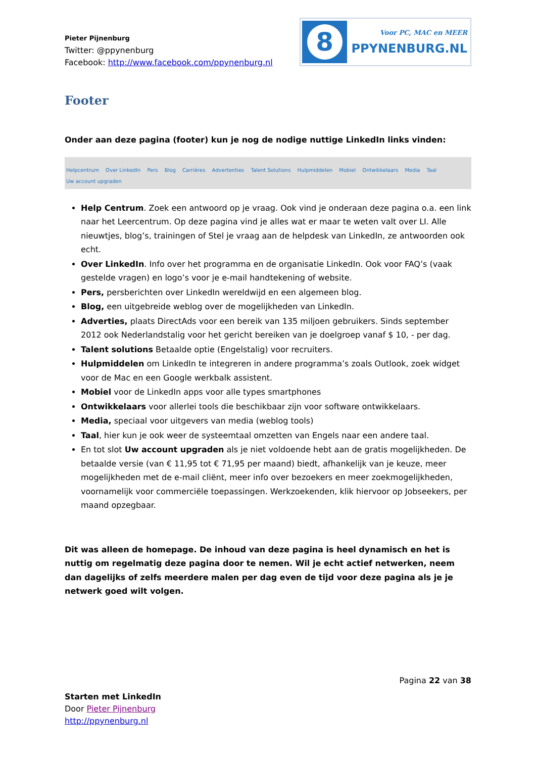Pieter Pijnenburg
Twitter: @ppynenburg
Facebook: http://www.facebook.com/ppynenburg.nl
8
Voor PC, MAC en MEER
PPYNENBURG.NL
Footer
Onder aan deze pagina (footer) kun je nog de nodige nuttige LinkedIn links vinden:
Helpcentrum Over LinkedIn Pers Blog Carrières Advertenties Talent Solutions Hulpmiddelen Mobiel Ontwikkelaars Media Taal
Uw account upgraden
Help Centrum. Zoek een antwoord op je vraag. Ook vind je onderaan deze pagina o.a. een link naar het Leercentrum. Op deze pagina vind je alles wat er maar te weten valt over LI. Alle nieuwtjes, blog’s, trainingen of Stel je vraag aan de helpdesk van LinkedIn, ze antwoorden ook echt.
Over LinkedIn. Info over het programma en de organisatie LinkedIn. Ook voor FAQ’s (vaak gestelde vragen) en logo’s voor je e-mail handtekening of website.
Pers, persberichten over LinkedIn wereldwijd en een algemeen blog.
Blog, een uitgebreide weblog over de mogelijkheden van LinkedIn.
Adverties, plaats DirectAds voor een bereik van 135 miljoen gebruikers. Sinds september 2012 ook Nederlandstalig voor het gericht bereiken van je doelgroep vanaf $ 10, - per dag.
Talent solutions Betaalde optie (Engelstalig) voor recruiters.
Hulpmiddelen om LinkedIn te integreren in andere programma’s zoals Outlook, zoek widget voor de Mac en een Google werkbalk assistent.
Mobiel voor de LinkedIn apps voor alle types smartphones
Ontwikkelaars voor allerlei tools die beschikbaar zijn voor software ontwikkelaars.
Media, speciaal voor uitgevers van media (weblog tools)
Taal, hier kun je ook weer de systeemtaal omzetten van Engels naar een andere taal.
En tot slot Uw account upgraden als je niet voldoende hebt aan de gratis mogelijkheden. De betaalde versie (van € 11,95 tot € 71,95 per maand) biedt, afhankelijk van je keuze, meer mogelijkheden met de e-mail cliënt, meer info over bezoekers en meer zoekmogelijkheden, voornamelijk voor commerciële toepassingen. Werkzoekenden, klik hiervoor op Jobseekers, per maand opzegbaar.
Dit was alleen de homepage. De inhoud van deze pagina is heel dynamisch en het is nuttig om regelmatig deze pagina door te nemen. Wil je echt actief netwerken, neem dan dagelijks of zelfs meerdere malen per dag even de tijd voor deze pagina als je je netwerk goed wilt volgen.
Pagina 22 van 38
Starten met LinkedIn
Door Pieter Pijnenburg
http://ppynenburg.nl